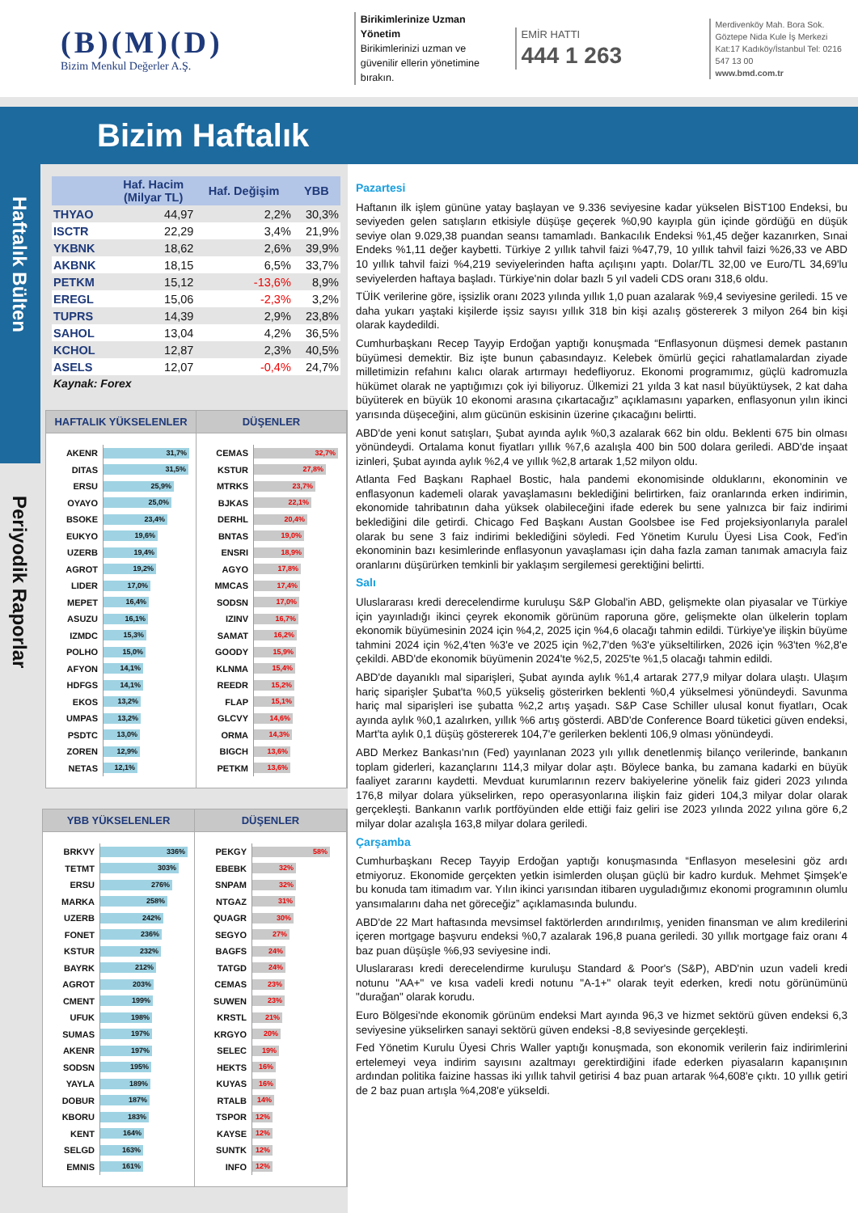(B)(M)(D)
Bizim Menkul Değerler A.Ş.
Birikimlerinize Uzman Yönetim
Birikimlerinizi uzman ve güvenilir ellerin yönetimine bırakın.
EMİR HATTI
444 1 263
Merdivenköy Mah. Bora Sok. Göztepe Nida Kule İş Merkezi Kat:17 Kadıköy/İstanbul Tel: 0216 547 13 00
www.bmd.com.tr
Bizim Haftalık
Haftalık Bülten
Periyodik Raporlar
| | Haf. Hacim (Milyar TL) | Haf. Değişim | YBB |
| --- | --- | --- | --- |
| THYAO | 44,97 | 2,2% | 30,3% |
| ISCTR | 22,29 | 3,4% | 21,9% |
| YKBNK | 18,62 | 2,6% | 39,9% |
| AKBNK | 18,15 | 6,5% | 33,7% |
| PETKM | 15,12 | -13,6% | 8,9% |
| EREGL | 15,06 | -2,3% | 3,2% |
| TUPRS | 14,39 | 2,9% | 23,8% |
| SAHOL | 13,04 | 4,2% | 36,5% |
| KCHOL | 12,87 | 2,3% | 40,5% |
| ASELS | 12,07 | -0,4% | 24,7% |
Kaynak: Forex
HAFTALIK YÜKSELENLER
| AKENR | 31,7% |
| DITAS | 31,5% |
| ERSU | 25,9% |
| OYAYO | 25,0% |
| BSOKE | 23,4% |
| EUKYO | 19,6% |
| UZERB | 19,4% |
| AGROT | 19,2% |
| LIDER | 17,0% |
| MEPET | 16,4% |
| ASUZU | 16,1% |
| IZMDC | 15,3% |
| POLHO | 15,0% |
| AFYON | 14,1% |
| HDFGS | 14,1% |
| EKOS | 13,2% |
| UMPAS | 13,2% |
| PSDTC | 13,0% |
| ZOREN | 12,9% |
| NETAS | 12,1% |
DÜŞENLER
| CEMAS | 32,7% |
| KSTUR | 27,8% |
| MTRKS | 23,7% |
| BJKAS | 22,1% |
| DERHL | 20,4% |
| BNTAS | 19,0% |
| ENSRI | 18,9% |
| AGYO | 17,8% |
| MMCAS | 17,4% |
| SODSN | 17,0% |
| IZINV | 16,7% |
| SAMAT | 16,2% |
| GOODY | 15,9% |
| KLNMA | 15,4% |
| REEDR | 15,2% |
| FLAP | 15,1% |
| GLCVY | 14,6% |
| ORMA | 14,3% |
| BIGCH | 13,6% |
| PETKM | 13,6% |
YBB YÜKSELENLER
| BRKVY | 336% |
| TETMT | 303% |
| ERSU | 276% |
| MARKA | 258% |
| UZERB | 242% |
| FONET | 236% |
| KSTUR | 232% |
| BAYRK | 212% |
| AGROT | 203% |
| CMENT | 199% |
| UFUK | 198% |
| SUMAS | 197% |
| AKENR | 197% |
| SODSN | 195% |
| YAYLA | 189% |
| DOBUR | 187% |
| KBORU | 183% |
| KENT | 164% |
| SELGD | 163% |
| EMNIS | 161% |
DÜŞENLER
| PEKGY | 58% |
| EBEBK | 32% |
| SNPAM | 32% |
| NTGAZ | 31% |
| QUAGR | 30% |
| SEGYO | 27% |
| BAGFS | 24% |
| TATGD | 24% |
| CEMAS | 23% |
| SUWEN | 23% |
| KRSTL | 21% |
| KRGYO | 20% |
| SELEC | 19% |
| HEKTS | 16% |
| KUYAS | 16% |
| RTALB | 14% |
| TSPOR | 12% |
| KAYSE | 12% |
| SUNTK | 12% |
| INFO | 12% |
Pazartesi
Haftanın ilk işlem gününe yatay başlayan ve 9.336 seviyesine kadar yükselen BİST100 Endeksi, bu seviyeden gelen satışların etkisiyle düşüşe geçerek %0,90 kayıpla gün içinde gördüğü en düşük seviye olan 9.029,38 puandan seansı tamamladı. Bankacılık Endeksi %1,45 değer kazanırken, Sınai Endeks %1,11 değer kaybetti. Türkiye 2 yıllık tahvil faizi %47,79, 10 yıllık tahvil faizi %26,33 ve ABD 10 yıllık tahvil faizi %4,219 seviyelerinden hafta açılışını yaptı. Dolar/TL 32,00 ve Euro/TL 34,69'lu seviyelerden haftaya başladı. Türkiye'nin dolar bazlı 5 yıl vadeli CDS oranı 318,6 oldu.
TÜİK verilerine göre, işsizlik oranı 2023 yılında yıllık 1,0 puan azalarak %9,4 seviyesine geriledi. 15 ve daha yukarı yaştaki kişilerde işsiz sayısı yıllık 318 bin kişi azalış göstererek 3 milyon 264 bin kişi olarak kaydedildi.
Cumhurbaşkanı Recep Tayyip Erdoğan yaptığı konuşmada “Enflasyonun düşmesi demek pastanın büyümesi demektir. Biz işte bunun çabasındayız. Kelebek ömürlü geçici rahatlamalardan ziyade milletimizin refahını kalıcı olarak artırmayı hedefliyoruz. Ekonomi programımız, güçlü kadromuzla hükümet olarak ne yaptığımızı çok iyi biliyoruz. Ülkemizi 21 yılda 3 kat nasıl büyüktüysek, 2 kat daha büyüterek en büyük 10 ekonomi arasına çıkartacağız” açıklamasını yaparken, enflasyonun yılın ikinci yarısında düşeceğini, alım gücünün eskisinin üzerine çıkacağını belirtti.
ABD'de yeni konut satışları, Şubat ayında aylık %0,3 azalarak 662 bin oldu. Beklenti 675 bin olması yönündeydi. Ortalama konut fiyatları yıllık %7,6 azalışla 400 bin 500 dolara geriledi. ABD'de inşaat izinleri, Şubat ayında aylık %2,4 ve yıllık %2,8 artarak 1,52 milyon oldu.
Atlanta Fed Başkanı Raphael Bostic, hala pandemi ekonomisinde olduklarını, ekonominin ve enflasyonun kademeli olarak yavaşlamasını beklediğini belirtirken, faiz oranlarında erken indirimin, ekonomide tahribatının daha yüksek olabileceğini ifade ederek bu sene yalnızca bir faiz indirimi beklediğini dile getirdi. Chicago Fed Başkanı Austan Goolsbee ise Fed projeksiyonlarıyla paralel olarak bu sene 3 faiz indirimi beklediğini söyledi. Fed Yönetim Kurulu Üyesi Lisa Cook, Fed'in ekonominin bazı kesimlerinde enflasyonun yavaşlaması için daha fazla zaman tanımak amacıyla faiz oranlarını düşürürken temkinli bir yaklaşım sergilemesi gerektiğini belirtti.
Salı
Uluslararası kredi derecelendirme kuruluşu S&P Global'in ABD, gelişmekte olan piyasalar ve Türkiye için yayınladığı ikinci çeyrek ekonomik görünüm raporuna göre, gelişmekte olan ülkelerin toplam ekonomik büyümesinin 2024 için %4,2, 2025 için %4,6 olacağı tahmin edildi. Türkiye'ye ilişkin büyüme tahmini 2024 için %2,4'ten %3'e ve 2025 için %2,7'den %3'e yükseltilirken, 2026 için %3'ten %2,8'e çekildi. ABD'de ekonomik büyümenin 2024'te %2,5, 2025'te %1,5 olacağı tahmin edildi.
ABD'de dayanıklı mal siparişleri, Şubat ayında aylık %1,4 artarak 277,9 milyar dolara ulaştı. Ulaşım hariç siparişler Şubat'ta %0,5 yükseliş gösterirken beklenti %0,4 yükselmesi yönündeydi. Savunma hariç mal siparişleri ise şubatta %2,2 artış yaşadı. S&P Case Schiller ulusal konut fiyatları, Ocak ayında aylık %0,1 azalırken, yıllık %6 artış gösterdi. ABD'de Conference Board tüketici güven endeksi, Mart'ta aylık 0,1 düşüş göstererek 104,7'e gerilerken beklenti 106,9 olması yönündeydi.
ABD Merkez Bankası'nın (Fed) yayınlanan 2023 yılı yıllık denetlenmiş bilanço verilerinde, bankanın toplam giderleri, kazançlarını 114,3 milyar dolar aştı. Böylece banka, bu zamana kadarki en büyük faaliyet zararını kaydetti. Mevduat kurumlarının rezerv bakiyelerine yönelik faiz gideri 2023 yılında 176,8 milyar dolara yükselirken, repo operasyonlarına ilişkin faiz gideri 104,3 milyar dolar olarak gerçekleşti. Bankanın varlık portföyünden elde ettiği faiz geliri ise 2023 yılında 2022 yılına göre 6,2 milyar dolar azalışla 163,8 milyar dolara geriledi.
Çarşamba
Cumhurbaşkanı Recep Tayyip Erdoğan yaptığı konuşmasında “Enflasyon meselesini göz ardı etmiyoruz. Ekonomide gerçekten yetkin isimlerden oluşan güçlü bir kadro kurduk. Mehmet Şimşek'e bu konuda tam itimadım var. Yılın ikinci yarısından itibaren uyguladığımız ekonomi programının olumlu yansımalarını daha net göreceğiz” açıklamasında bulundu.
ABD'de 22 Mart haftasında mevsimsel faktörlerden arındırılmış, yeniden finansman ve alım kredilerini içeren mortgage başvuru endeksi %0,7 azalarak 196,8 puana geriledi. 30 yıllık mortgage faiz oranı 4 baz puan düşüşle %6,93 seviyesine indi.
Uluslararası kredi derecelendirme kuruluşu Standard & Poor's (S&P), ABD'nin uzun vadeli kredi notunu "AA+" ve kısa vadeli kredi notunu "A-1+" olarak teyit ederken, kredi notu görünümünü "durağan" olarak korudu.
Euro Bölgesi'nde ekonomik görünüm endeksi Mart ayında 96,3 ve hizmet sektörü güven endeksi 6,3 seviyesine yükselirken sanayi sektörü güven endeksi -8,8 seviyesinde gerçekleşti.
Fed Yönetim Kurulu Üyesi Chris Waller yaptığı konuşmada, son ekonomik verilerin faiz indirimlerini ertelemeyi veya indirim sayısını azaltmayı gerektirdiğini ifade ederken piyasaların kapanışının ardından politika faizine hassas iki yıllık tahvil getirisi 4 baz puan artarak %4,608'e çıktı. 10 yıllık getiri de 2 baz puan artışla %4,208'e yükseldi.